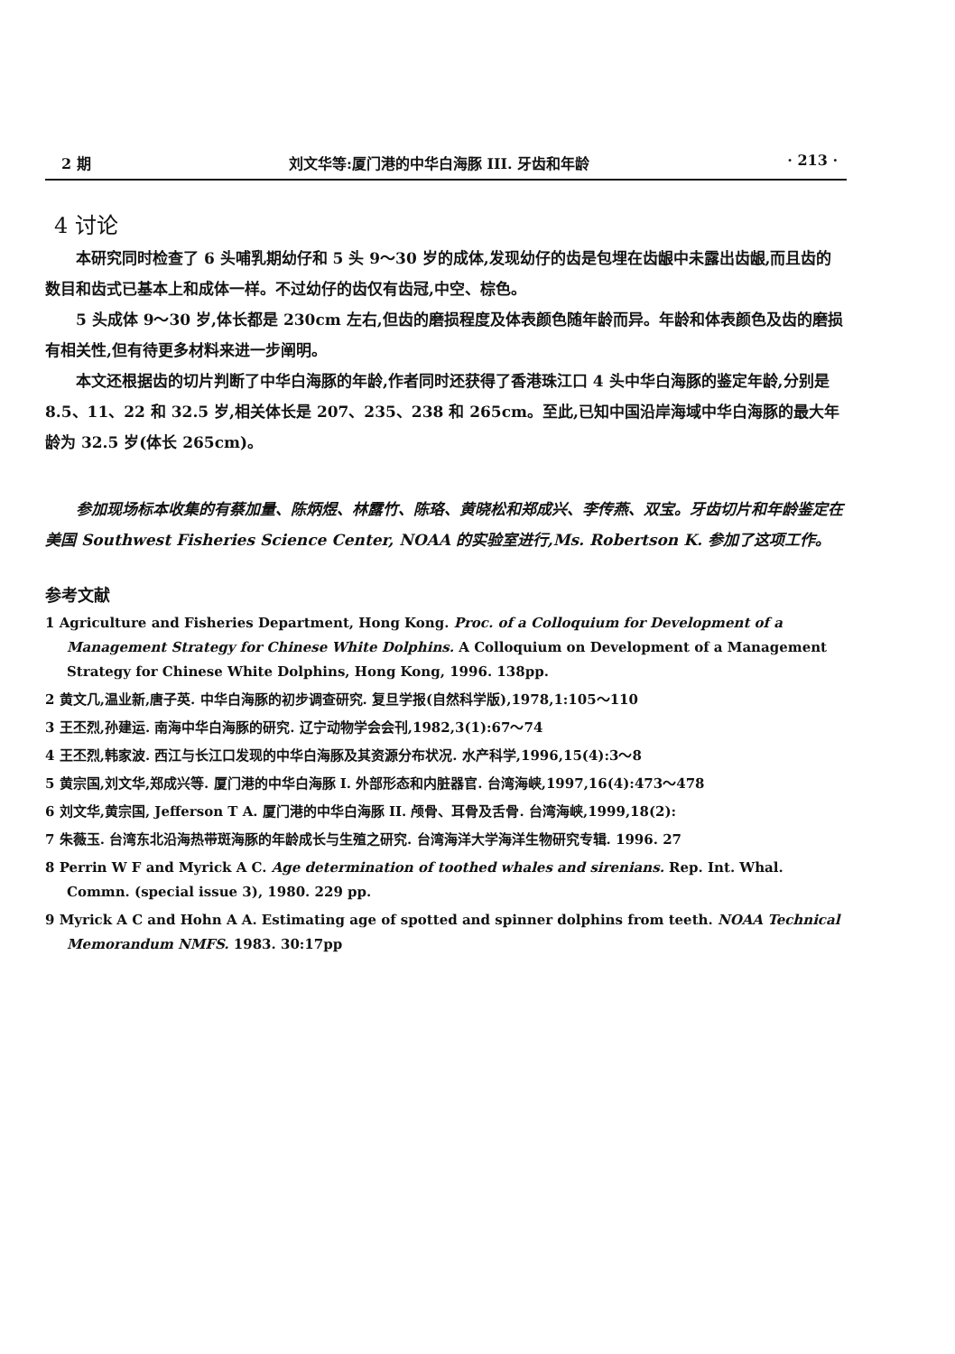2 期 刘文华等:厦门港的中华白海豚 III. 牙齿和年龄 · 213 ·
4 讨论
本研究同时检查了 6 头哺乳期幼仔和 5 头 9～30 岁的成体,发现幼仔的齿是包埋在齿龈中未露出齿龈,而且齿的数目和齿式已基本上和成体一样。不过幼仔的齿仅有齿冠,中空、棕色。
5 头成体 9～30 岁,体长都是 230cm 左右,但齿的磨损程度及体表颜色随年龄而异。年龄和体表颜色及齿的磨损有相关性,但有待更多材料来进一步阐明。
本文还根据齿的切片判断了中华白海豚的年龄,作者同时还获得了香港珠江口 4 头中华白海豚的鉴定年龄,分别是 8.5、11、22 和 32.5 岁,相关体长是 207、235、238 和 265cm。至此,已知中国沿岸海域中华白海豚的最大年龄为 32.5 岁(体长 265cm)。
参加现场标本收集的有蔡加量、陈炳煜、林露竹、陈珞、黄晓松和郑成兴、李传燕、双宝。牙齿切片和年龄鉴定在美国 Southwest Fisheries Science Center, NOAA 的实验室进行,Ms. Robertson K. 参加了这项工作。
参考文献
1 Agriculture and Fisheries Department, Hong Kong. Proc. of a Colloquium for Development of a Management Strategy for Chinese White Dolphins. A Colloquium on Development of a Management Strategy for Chinese White Dolphins, Hong Kong, 1996. 138pp.
2 黄文几,温业新,唐子英. 中华白海豚的初步调查研究. 复旦学报(自然科学版),1978,1:105～110
3 王丕烈,孙建运. 南海中华白海豚的研究. 辽宁动物学会会刊,1982,3(1):67～74
4 王丕烈,韩家波. 西江与长江口发现的中华白海豚及其资源分布状况. 水产科学,1996,15(4):3～8
5 黄宗国,刘文华,郑成兴等. 厦门港的中华白海豚 I. 外部形态和内脏器官. 台湾海峡,1997,16(4):473～478
6 刘文华,黄宗国, Jefferson T A. 厦门港的中华白海豚 II. 颅骨、耳骨及舌骨. 台湾海峡,1999,18(2):
7 朱薇玉. 台湾东北沿海热带斑海豚的年龄成长与生殖之研究. 台湾海洋大学海洋生物研究专辑. 1996. 27
8 Perrin W F and Myrick A C. Age determination of toothed whales and sirenians. Rep. Int. Whal. Commn. (special issue 3), 1980. 229 pp.
9 Myrick A C and Hohn A A. Estimating age of spotted and spinner dolphins from teeth. NOAA Technical Memorandum NMFS. 1983. 30:17pp